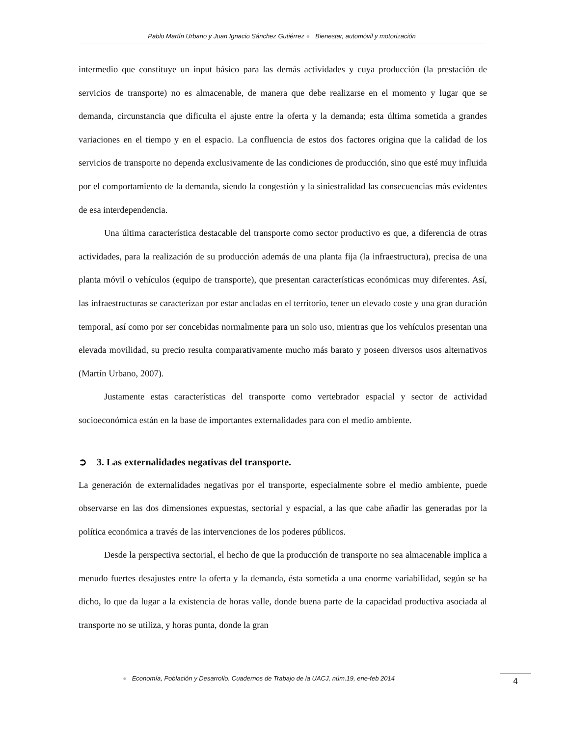Pablo Martín Urbano y Juan Ignacio Sánchez Gutiérrez ● Bienestar, automóvil y motorización
intermedio que constituye un input básico para las demás actividades y cuya producción (la prestación de servicios de transporte) no es almacenable, de manera que debe realizarse en el momento y lugar que se demanda, circunstancia que dificulta el ajuste entre la oferta y la demanda; esta última sometida a grandes variaciones en el tiempo y en el espacio. La confluencia de estos dos factores origina que la calidad de los servicios de transporte no dependa exclusivamente de las condiciones de producción, sino que esté muy influida por el comportamiento de la demanda, siendo la congestión y la siniestralidad las consecuencias más evidentes de esa interdependencia.
Una última característica destacable del transporte como sector productivo es que, a diferencia de otras actividades, para la realización de su producción además de una planta fija (la infraestructura), precisa de una planta móvil o vehículos (equipo de transporte), que presentan características económicas muy diferentes. Así, las infraestructuras se caracterizan por estar ancladas en el territorio, tener un elevado coste y una gran duración temporal, así como por ser concebidas normalmente para un solo uso, mientras que los vehículos presentan una elevada movilidad, su precio resulta comparativamente mucho más barato y poseen diversos usos alternativos (Martín Urbano, 2007).
Justamente estas características del transporte como vertebrador espacial y sector de actividad socioeconómica están en la base de importantes externalidades para con el medio ambiente.
➲ 3. Las externalidades negativas del transporte.
La generación de externalidades negativas por el transporte, especialmente sobre el medio ambiente, puede observarse en las dos dimensiones expuestas, sectorial y espacial, a las que cabe añadir las generadas por la política económica a través de las intervenciones de los poderes públicos.
Desde la perspectiva sectorial, el hecho de que la producción de transporte no sea almacenable implica a menudo fuertes desajustes entre la oferta y la demanda, ésta sometida a una enorme variabilidad, según se ha dicho, lo que da lugar a la existencia de horas valle, donde buena parte de la capacidad productiva asociada al transporte no se utiliza, y horas punta, donde la gran
● Economía, Población y Desarrollo. Cuadernos de Trabajo de la UACJ, núm.19, ene-feb 2014
4